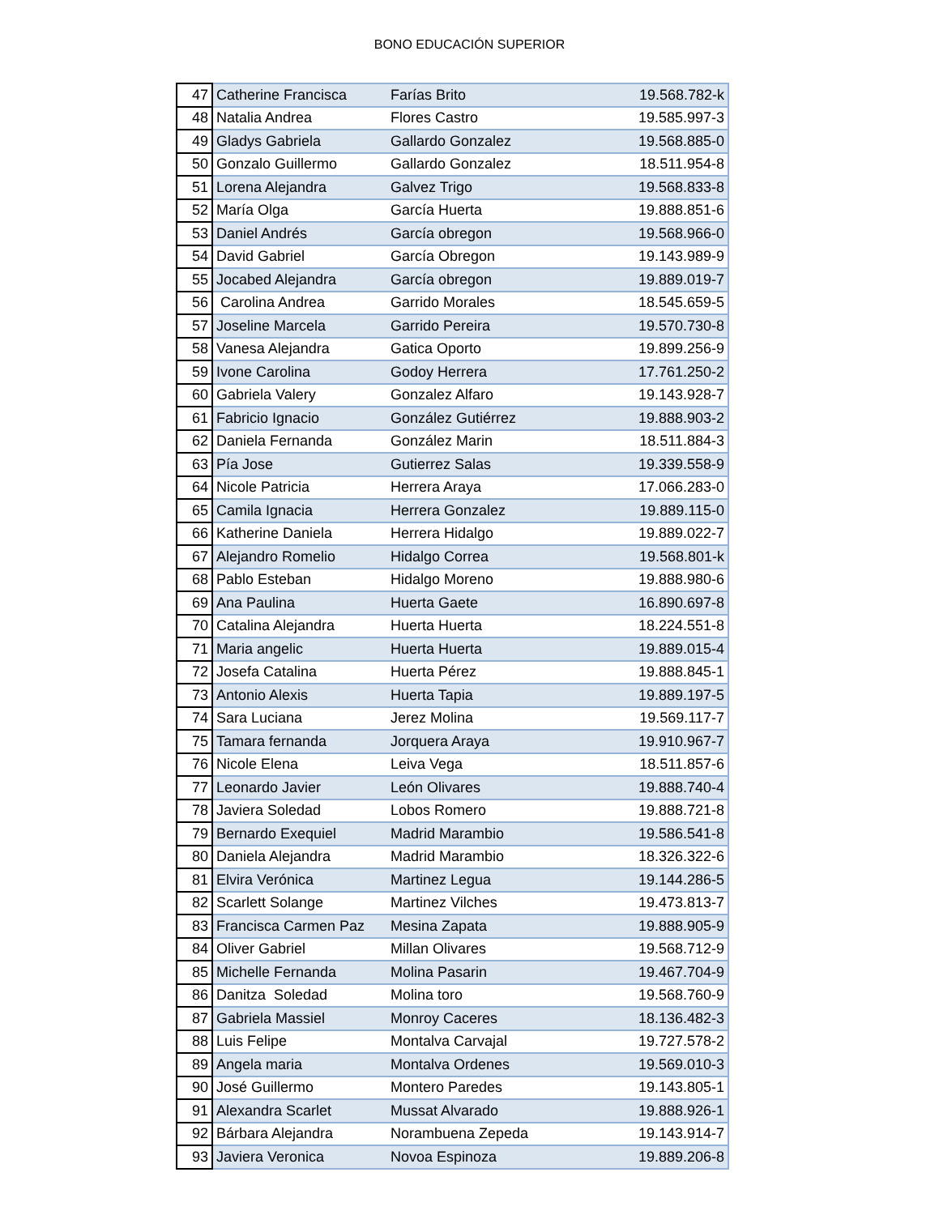BONO EDUCACIÓN SUPERIOR
| 47 | Catherine Francisca | Farías Brito | 19.568.782-k |
| 48 | Natalia Andrea | Flores Castro | 19.585.997-3 |
| 49 | Gladys Gabriela | Gallardo Gonzalez | 19.568.885-0 |
| 50 | Gonzalo Guillermo | Gallardo Gonzalez | 18.511.954-8 |
| 51 | Lorena Alejandra | Galvez Trigo | 19.568.833-8 |
| 52 | María Olga | García Huerta | 19.888.851-6 |
| 53 | Daniel Andrés | García obregon | 19.568.966-0 |
| 54 | David Gabriel | García Obregon | 19.143.989-9 |
| 55 | Jocabed Alejandra | García obregon | 19.889.019-7 |
| 56 | Carolina Andrea | Garrido Morales | 18.545.659-5 |
| 57 | Joseline Marcela | Garrido Pereira | 19.570.730-8 |
| 58 | Vanesa Alejandra | Gatica Oporto | 19.899.256-9 |
| 59 | Ivone Carolina | Godoy Herrera | 17.761.250-2 |
| 60 | Gabriela Valery | Gonzalez Alfaro | 19.143.928-7 |
| 61 | Fabricio Ignacio | González Gutiérrez | 19.888.903-2 |
| 62 | Daniela Fernanda | González Marin | 18.511.884-3 |
| 63 | Pía Jose | Gutierrez Salas | 19.339.558-9 |
| 64 | Nicole Patricia | Herrera Araya | 17.066.283-0 |
| 65 | Camila Ignacia | Herrera Gonzalez | 19.889.115-0 |
| 66 | Katherine Daniela | Herrera Hidalgo | 19.889.022-7 |
| 67 | Alejandro Romelio | Hidalgo Correa | 19.568.801-k |
| 68 | Pablo Esteban | Hidalgo Moreno | 19.888.980-6 |
| 69 | Ana Paulina | Huerta Gaete | 16.890.697-8 |
| 70 | Catalina Alejandra | Huerta Huerta | 18.224.551-8 |
| 71 | Maria angelic | Huerta Huerta | 19.889.015-4 |
| 72 | Josefa Catalina | Huerta Pérez | 19.888.845-1 |
| 73 | Antonio Alexis | Huerta Tapia | 19.889.197-5 |
| 74 | Sara Luciana | Jerez Molina | 19.569.117-7 |
| 75 | Tamara fernanda | Jorquera Araya | 19.910.967-7 |
| 76 | Nicole Elena | Leiva Vega | 18.511.857-6 |
| 77 | Leonardo Javier | León Olivares | 19.888.740-4 |
| 78 | Javiera Soledad | Lobos Romero | 19.888.721-8 |
| 79 | Bernardo Exequiel | Madrid Marambio | 19.586.541-8 |
| 80 | Daniela Alejandra | Madrid Marambio | 18.326.322-6 |
| 81 | Elvira Verónica | Martinez Legua | 19.144.286-5 |
| 82 | Scarlett Solange | Martinez Vilches | 19.473.813-7 |
| 83 | Francisca Carmen Paz | Mesina Zapata | 19.888.905-9 |
| 84 | Oliver Gabriel | Millan Olivares | 19.568.712-9 |
| 85 | Michelle Fernanda | Molina Pasarin | 19.467.704-9 |
| 86 | Danitza Soledad | Molina toro | 19.568.760-9 |
| 87 | Gabriela Massiel | Monroy Caceres | 18.136.482-3 |
| 88 | Luis Felipe | Montalva Carvajal | 19.727.578-2 |
| 89 | Angela maria | Montalva Ordenes | 19.569.010-3 |
| 90 | José Guillermo | Montero Paredes | 19.143.805-1 |
| 91 | Alexandra Scarlet | Mussat Alvarado | 19.888.926-1 |
| 92 | Bárbara Alejandra | Norambuena Zepeda | 19.143.914-7 |
| 93 | Javiera Veronica | Novoa Espinoza | 19.889.206-8 |